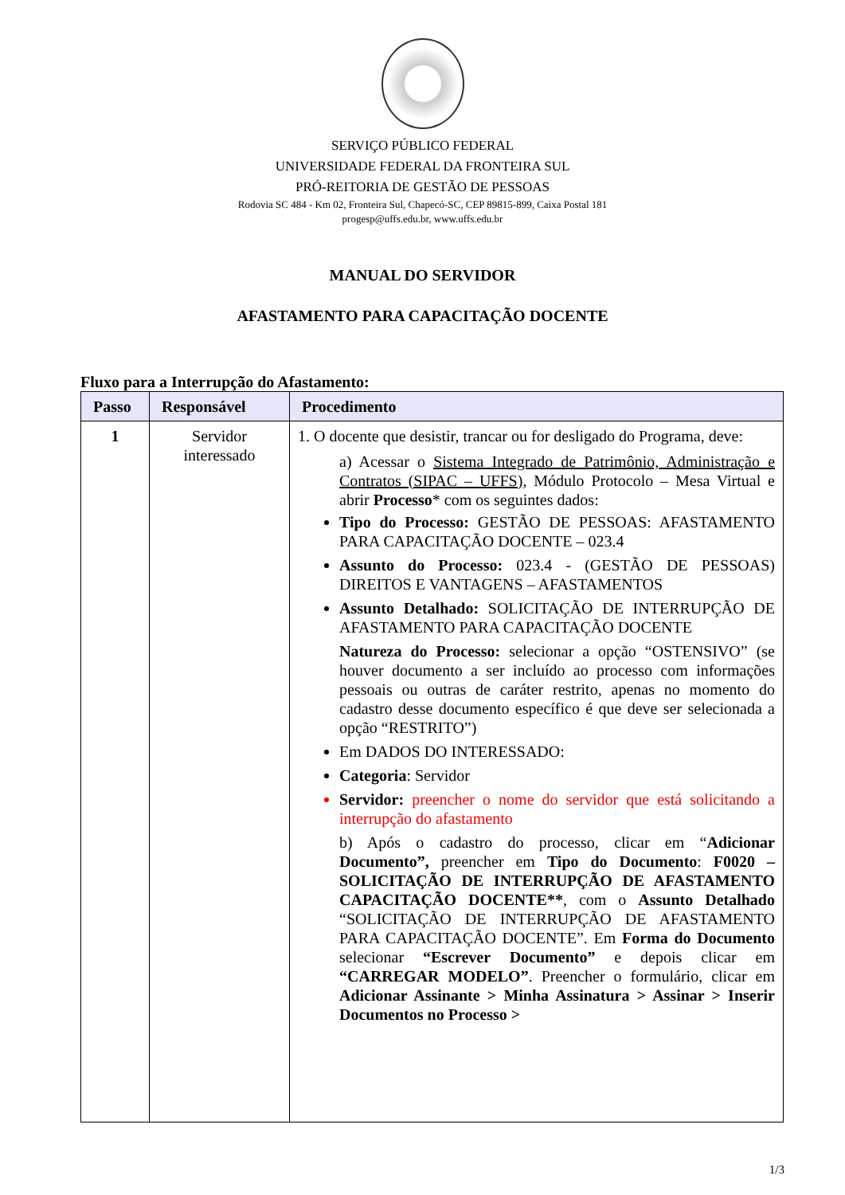SERVIÇO PÚBLICO FEDERAL
UNIVERSIDADE FEDERAL DA FRONTEIRA SUL
PRÓ-REITORIA DE GESTÃO DE PESSOAS
Rodovia SC 484 - Km 02, Fronteira Sul, Chapecó-SC, CEP 89815-899, Caixa Postal 181
progesp@uffs.edu.br, www.uffs.edu.br
MANUAL DO SERVIDOR
AFASTAMENTO PARA CAPACITAÇÃO DOCENTE
Fluxo para a Interrupção do Afastamento:
| Passo | Responsável | Procedimento |
| --- | --- | --- |
| 1 | Servidor interessado | 1. O docente que desistir, trancar ou for desligado do Programa, deve: a) Acessar o Sistema Integrado de Patrimônio, Administração e Contratos (SIPAC – UFFS) , Módulo Protocolo – Mesa Virtual e abrir Processo * com os seguintes dados: Tipo do Processo: GESTÃO DE PESSOAS: AFASTAMENTO PARA CAPACITAÇÃO DOCENTE – 023.4 Assunto do Processo: 023.4 - (GESTÃO DE PESSOAS) DIREITOS E VANTAGENS – AFASTAMENTOS Assunto Detalhado: SOLICITAÇÃO DE INTERRUPÇÃO DE AFASTAMENTO PARA CAPACITAÇÃO DOCENTE Natureza do Processo: selecionar a opção “OSTENSIVO” (se houver documento a ser incluído ao processo com informações pessoais ou outras de caráter restrito, apenas no momento do cadastro desse documento específico é que deve ser selecionada a opção “RESTRITO”) Em DADOS DO INTERESSADO: Categoria : Servidor Servidor: preencher o nome do servidor que está solicitando a interrupção do afastamento b) Após o cadastro do processo, clicar em “ Adicionar Documento”, preencher em Tipo do Documento : F0020 – SOLICITAÇÃO DE INTERRUPÇÃO DE AFASTAMENTO CAPACITAÇÃO DOCENTE** , com o Assunto Detalhado “SOLICITAÇÃO DE INTERRUPÇÃO DE AFASTAMENTO PARA CAPACITAÇÃO DOCENTE”. Em Forma do Documento selecionar “Escrever Documento” e depois clicar em “CARREGAR MODELO” . Preencher o formulário, clicar em Adicionar Assinante > Minha Assinatura > Assinar > Inserir Documentos no Processo > |
1/3